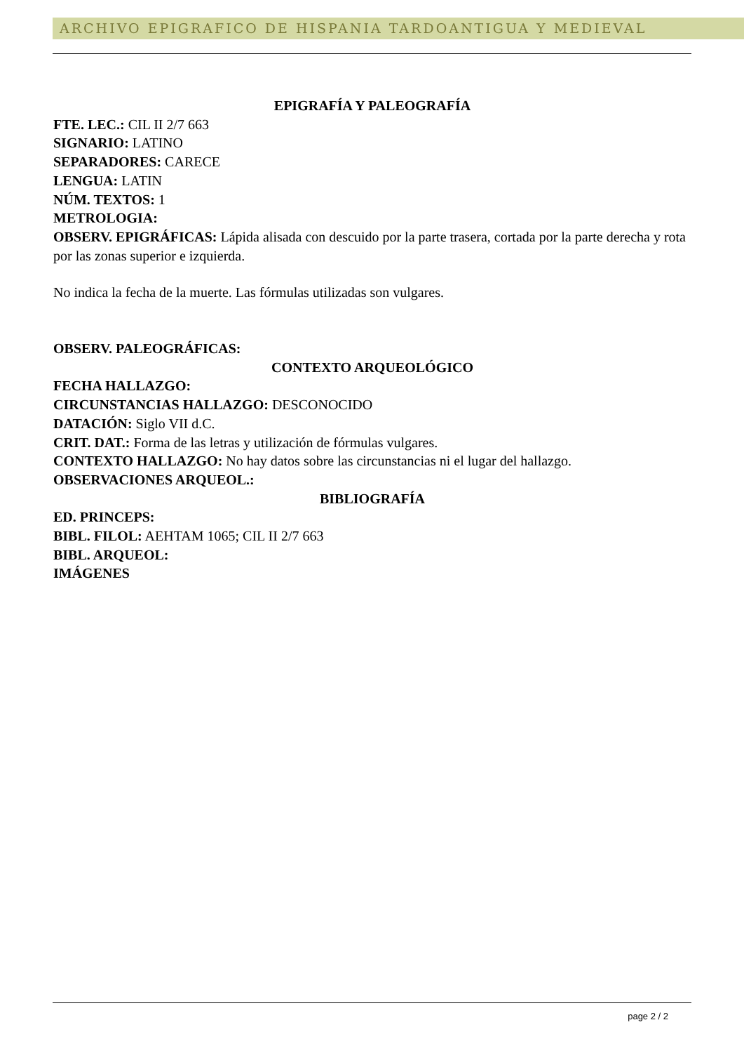ARCHIVO EPIGRAFICO DE HISPANIA TARDOANTIGUA Y MEDIEVAL
EPIGRAFÍA Y PALEOGRAFÍA
FTE. LEC.: CIL II 2/7 663
SIGNARIO: LATINO
SEPARADORES: CARECE
LENGUA: LATIN
NÚM. TEXTOS: 1
METROLOGIA:
OBSERV. EPIGRÁFICAS: Lápida alisada con descuido por la parte trasera, cortada por la parte derecha y rota por las zonas superior e izquierda.
No indica la fecha de la muerte. Las fórmulas utilizadas son vulgares.
OBSERV. PALEOGRÁFICAS:
CONTEXTO ARQUEOLÓGICO
FECHA HALLAZGO:
CIRCUNSTANCIAS HALLAZGO: DESCONOCIDO
DATACIÓN: Siglo VII d.C.
CRIT. DAT.: Forma de las letras y utilización de fórmulas vulgares.
CONTEXTO HALLAZGO: No hay datos sobre las circunstancias ni el lugar del hallazgo.
OBSERVACIONES ARQUEOL.:
BIBLIOGRAFÍA
ED. PRINCEPS:
BIBL. FILOL: AEHTAM 1065; CIL II 2/7 663
BIBL. ARQUEOL:
IMÁGENES
page 2 / 2